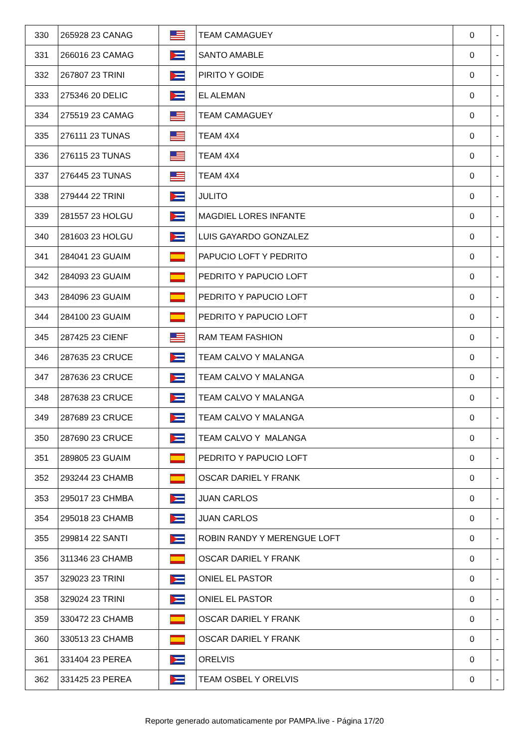| 330 | 265928 23 CANAG | | TEAM CAMAGUEY | 0 | - |
| 331 | 266016 23 CAMAG | | SANTO AMABLE | 0 | - |
| 332 | 267807 23 TRINI | | PIRITO Y GOIDE | 0 | - |
| 333 | 275346 20 DELIC | | EL ALEMAN | 0 | - |
| 334 | 275519 23 CAMAG | | TEAM CAMAGUEY | 0 | - |
| 335 | 276111 23 TUNAS | | TEAM 4X4 | 0 | - |
| 336 | 276115 23 TUNAS | | TEAM 4X4 | 0 | - |
| 337 | 276445 23 TUNAS | | TEAM 4X4 | 0 | - |
| 338 | 279444 22 TRINI | | JULITO | 0 | - |
| 339 | 281557 23 HOLGU | | MAGDIEL LORES INFANTE | 0 | - |
| 340 | 281603 23 HOLGU | | LUIS GAYARDO GONZALEZ | 0 | - |
| 341 | 284041 23 GUAIM | | PAPUCIO LOFT Y PEDRITO | 0 | - |
| 342 | 284093 23 GUAIM | | PEDRITO Y PAPUCIO LOFT | 0 | - |
| 343 | 284096 23 GUAIM | | PEDRITO Y PAPUCIO LOFT | 0 | - |
| 344 | 284100 23 GUAIM | | PEDRITO Y PAPUCIO LOFT | 0 | - |
| 345 | 287425 23 CIENF | | RAM TEAM FASHION | 0 | - |
| 346 | 287635 23 CRUCE | | TEAM CALVO Y MALANGA | 0 | - |
| 347 | 287636 23 CRUCE | | TEAM CALVO Y MALANGA | 0 | - |
| 348 | 287638 23 CRUCE | | TEAM CALVO Y MALANGA | 0 | - |
| 349 | 287689 23 CRUCE | | TEAM CALVO Y MALANGA | 0 | - |
| 350 | 287690 23 CRUCE | | TEAM CALVO Y MALANGA | 0 | - |
| 351 | 289805 23 GUAIM | | PEDRITO Y PAPUCIO LOFT | 0 | - |
| 352 | 293244 23 CHAMB | | OSCAR DARIEL Y FRANK | 0 | - |
| 353 | 295017 23 CHMBA | | JUAN CARLOS | 0 | - |
| 354 | 295018 23 CHAMB | | JUAN CARLOS | 0 | - |
| 355 | 299814 22 SANTI | | ROBIN RANDY Y MERENGUE LOFT | 0 | - |
| 356 | 311346 23 CHAMB | | OSCAR DARIEL Y FRANK | 0 | - |
| 357 | 329023 23 TRINI | | ONIEL EL PASTOR | 0 | - |
| 358 | 329024 23 TRINI | | ONIEL EL PASTOR | 0 | - |
| 359 | 330472 23 CHAMB | | OSCAR DARIEL Y FRANK | 0 | - |
| 360 | 330513 23 CHAMB | | OSCAR DARIEL Y FRANK | 0 | - |
| 361 | 331404 23 PEREA | | ORELVIS | 0 | - |
| 362 | 331425 23 PEREA | | TEAM OSBEL Y ORELVIS | 0 | - |
Reporte generado automaticamente por PAMPA.live - Página 17/20